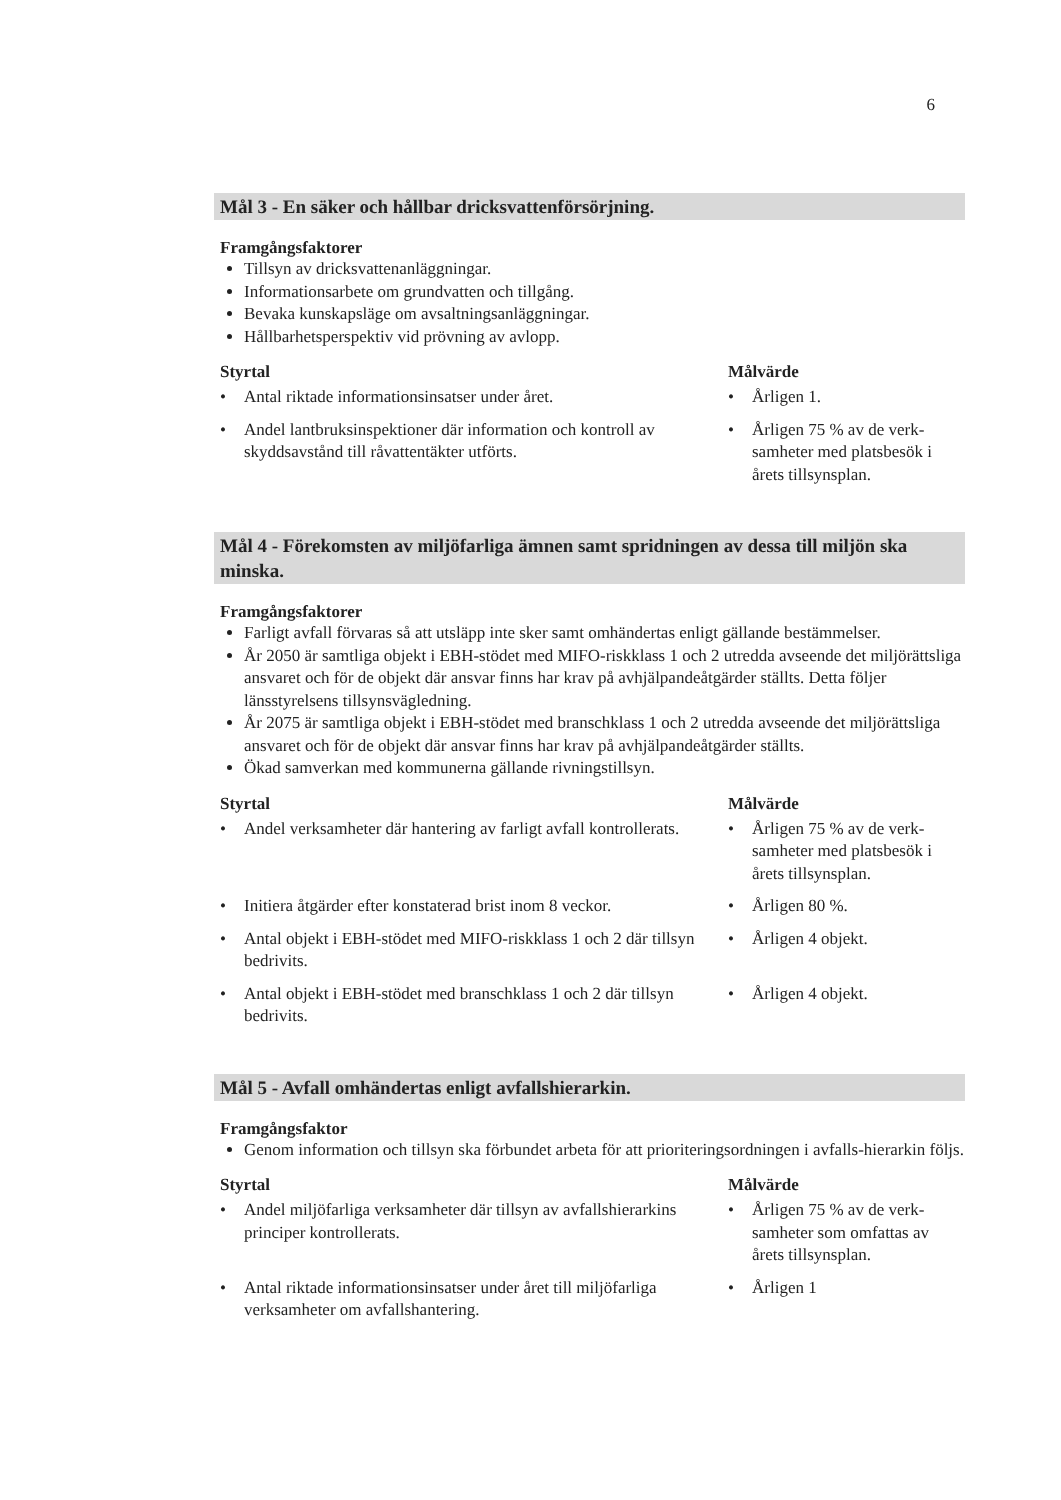6
Mål 3 - En säker och hållbar dricksvattenförsörjning.
Framgångsfaktorer
Tillsyn av dricksvattenanläggningar.
Informationsarbete om grundvatten och tillgång.
Bevaka kunskapsläge om avsaltningsanläggningar.
Hållbarhetsperspektiv vid prövning av avlopp.
| Styrtal | Målvärde |
| --- | --- |
| • Antal riktade informationsinsatser under året. | • Årligen 1. |
| • Andel lantbruksinspektioner där information och kontroll av skyddsavstånd till råvattentäkter utförts. | • Årligen 75 % av de verk-samheter med platsbesök i årets tillsynsplan. |
Mål 4 - Förekomsten av miljöfarliga ämnen samt spridningen av dessa till miljön ska minska.
Framgångsfaktorer
Farligt avfall förvaras så att utsläpp inte sker samt omhändertas enligt gällande bestämmelser.
År 2050 är samtliga objekt i EBH-stödet med MIFO-riskklass 1 och 2 utredda avseende det miljörättsliga ansvaret och för de objekt där ansvar finns har krav på avhjälpandeåtgärder ställts. Detta följer länsstyrelsens tillsynsvägledning.
År 2075 är samtliga objekt i EBH-stödet med branschklass 1 och 2 utredda avseende det miljörättsliga ansvaret och för de objekt där ansvar finns har krav på avhjälpandeåtgärder ställts.
Ökad samverkan med kommunerna gällande rivningstillsyn.
| Styrtal | Målvärde |
| --- | --- |
| • Andel verksamheter där hantering av farligt avfall kontrollerats. | • Årligen 75 % av de verk-samheter med platsbesök i årets tillsynsplan. |
| • Initiera åtgärder efter konstaterad brist inom 8 veckor. | • Årligen 80 %. |
| • Antal objekt i EBH-stödet med MIFO-riskklass 1 och 2 där tillsyn bedrivits. | • Årligen 4 objekt. |
| • Antal objekt i EBH-stödet med branschklass 1 och 2 där tillsyn bedrivits. | • Årligen 4 objekt. |
Mål 5 - Avfall omhändertas enligt avfallshierarkin.
Framgångsfaktor
Genom information och tillsyn ska förbundet arbeta för att prioriteringsordningen i avfalls-hierarkin följs.
| Styrtal | Målvärde |
| --- | --- |
| • Andel miljöfarliga verksamheter där tillsyn av avfallshierarkins principer kontrollerats. | • Årligen 75 % av de verk-samheter som omfattas av årets tillsynsplan. |
| • Antal riktade informationsinsatser under året till miljöfarliga verksamheter om avfallshantering. | • Årligen 1 |